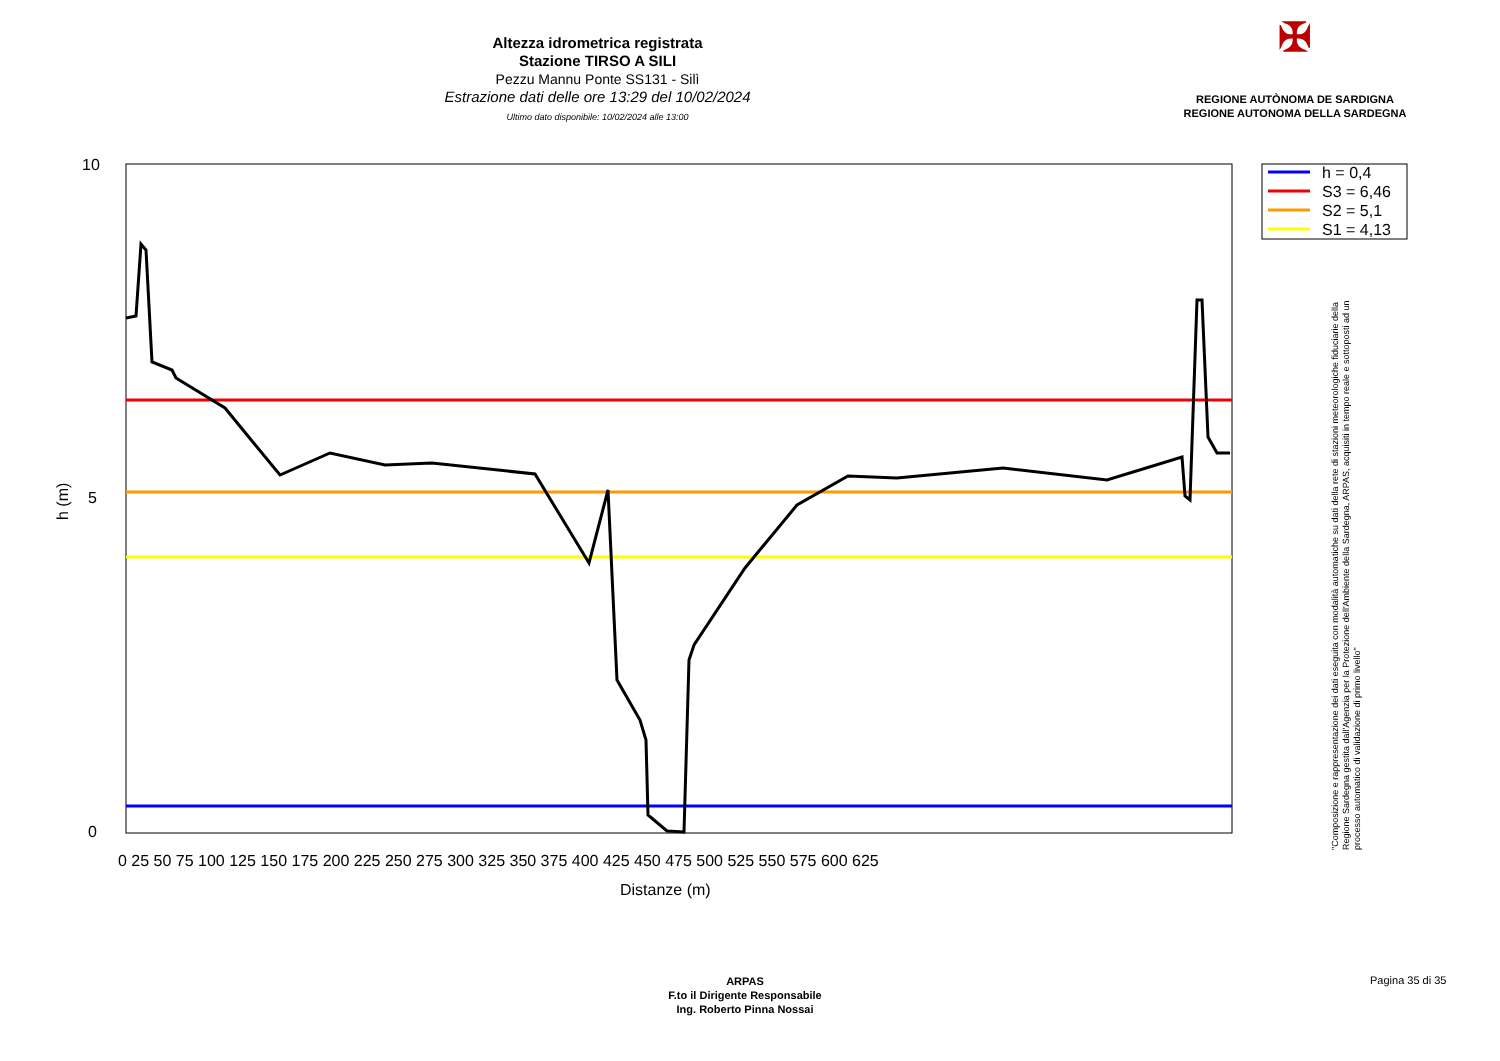Altezza idrometrica registrata
Stazione TIRSO A SILI
Pezzu Mannu Ponte SS131 - Silì
Estrazione dati delle ore 13:29 del 10/02/2024
Ultimo dato disponibile: 10/02/2024 alle 13:00
✠
REGIONE AUTÒNOMA DE SARDIGNA
REGIONE AUTONOMA DELLA SARDEGNA
h = 0,4
S3 = 6,46
S2 = 5,1
S1 = 4,13
10
5
0
h (m)
Distanze (m)
0 25 50 75 100 125 150 175 200 225 250 275 300 325 350 375 400 425 450 475 500 525 550 575 600 625
"Composizione e rappresentazione dei dati eseguita con modalità automatiche su dati della rete di stazioni meteorologiche fiduciarie della Regione Sardegna gestita dall'Agenzia per la Protezione dell'Ambiente della Sardegna, ARPAS, acquisiti in tempo reale e sottoposti ad un processo automatico di validazione di primo livello"
ARPAS
F.to il Dirigente Responsabile
Ing. Roberto Pinna Nossai
Pagina 35 di 35